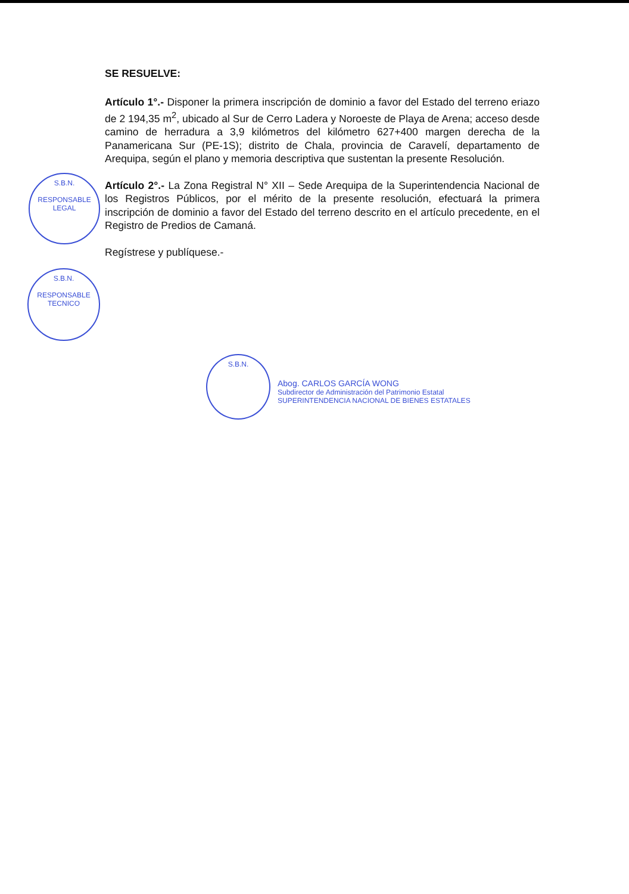SE RESUELVE:
Artículo 1°.- Disponer la primera inscripción de dominio a favor del Estado del terreno eriazo de 2 194,35 m<sup>2</sup>, ubicado al Sur de Cerro Ladera y Noroeste de Playa de Arena; acceso desde camino de herradura a 3,9 kilómetros del kilómetro 627+400 margen derecha de la Panamericana Sur (PE-1S); distrito de Chala, provincia de Caravelí, departamento de Arequipa, según el plano y memoria descriptiva que sustentan la presente Resolución.
Artículo 2°.- La Zona Registral N° XII – Sede Arequipa de la Superintendencia Nacional de los Registros Públicos, por el mérito de la presente resolución, efectuará la primera inscripción de dominio a favor del Estado del terreno descrito en el artículo precedente, en el Registro de Predios de Camaná.
Regístrese y publíquese.-
S.B.N.
RESPONSABLE LEGAL
S.B.N.
RESPONSABLE TECNICO
S.B.N.
Abog. CARLOS GARCÍA WONG
Subdirector de Administración del Patrimonio Estatal
SUPERINTENDENCIA NACIONAL DE BIENES ESTATALES